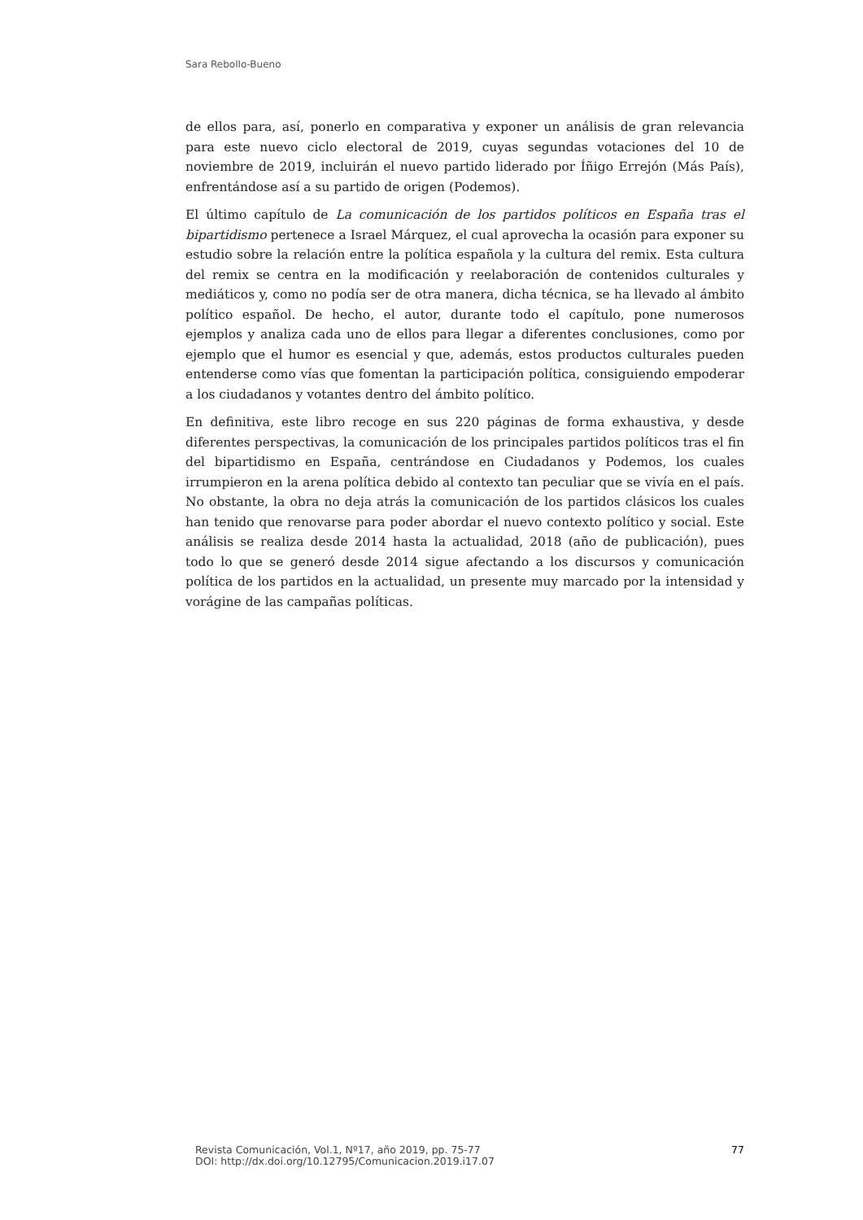Sara Rebollo-Bueno
de ellos para, así, ponerlo en comparativa y exponer un análisis de gran relevancia para este nuevo ciclo electoral de 2019, cuyas segundas votaciones del 10 de noviembre de 2019, incluirán el nuevo partido liderado por Íñigo Errejón (Más País), enfrentándose así a su partido de origen (Podemos).
El último capítulo de La comunicación de los partidos políticos en España tras el bipartidismo pertenece a Israel Márquez, el cual aprovecha la ocasión para exponer su estudio sobre la relación entre la política española y la cultura del remix. Esta cultura del remix se centra en la modificación y reelaboración de contenidos culturales y mediáticos y, como no podía ser de otra manera, dicha técnica, se ha llevado al ámbito político español. De hecho, el autor, durante todo el capítulo, pone numerosos ejemplos y analiza cada uno de ellos para llegar a diferentes conclusiones, como por ejemplo que el humor es esencial y que, además, estos productos culturales pueden entenderse como vías que fomentan la participación política, consiguiendo empoderar a los ciudadanos y votantes dentro del ámbito político.
En definitiva, este libro recoge en sus 220 páginas de forma exhaustiva, y desde diferentes perspectivas, la comunicación de los principales partidos políticos tras el fin del bipartidismo en España, centrándose en Ciudadanos y Podemos, los cuales irrumpieron en la arena política debido al contexto tan peculiar que se vivía en el país. No obstante, la obra no deja atrás la comunicación de los partidos clásicos los cuales han tenido que renovarse para poder abordar el nuevo contexto político y social. Este análisis se realiza desde 2014 hasta la actualidad, 2018 (año de publicación), pues todo lo que se generó desde 2014 sigue afectando a los discursos y comunicación política de los partidos en la actualidad, un presente muy marcado por la intensidad y vorágine de las campañas políticas.
Revista Comunicación, Vol.1, Nº17, año 2019, pp. 75-77
DOI: http://dx.doi.org/10.12795/Comunicacion.2019.i17.07
77